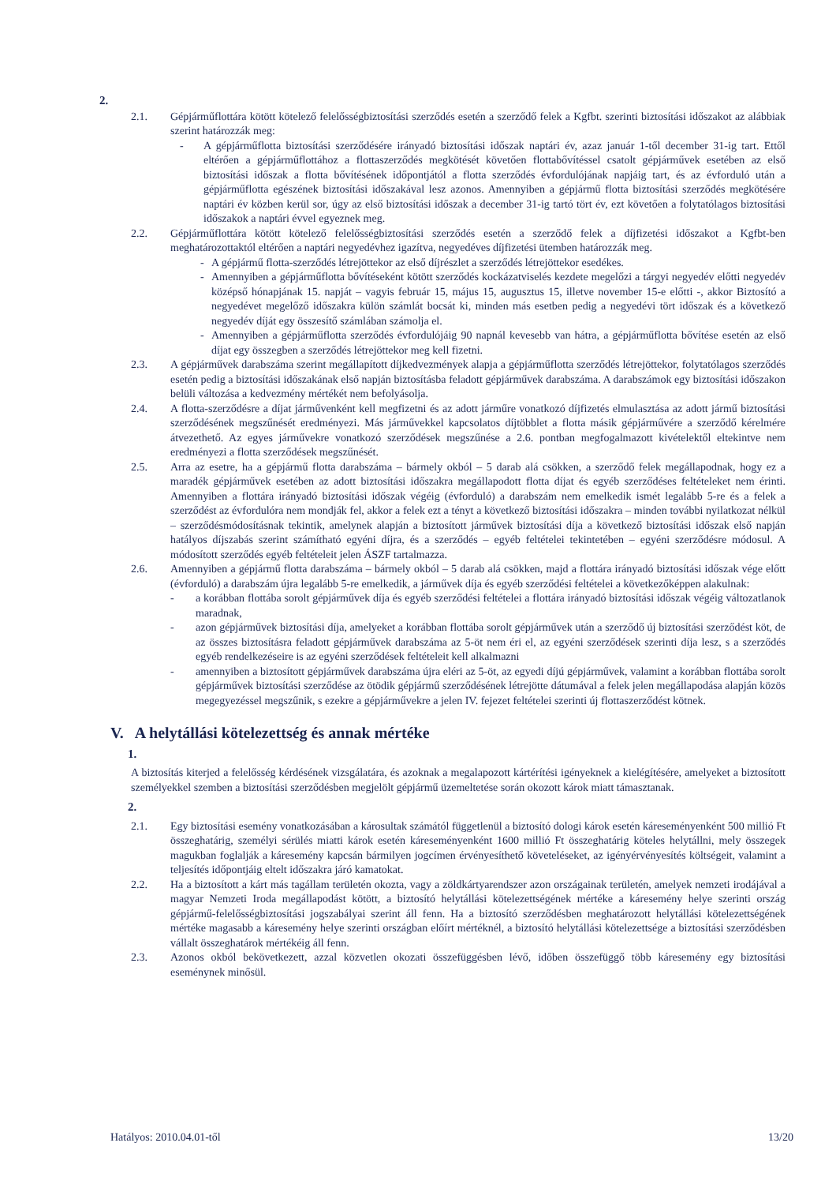2.
2.1. Gépjárműflottára kötött kötelező felelősségbiztosítási szerződés esetén a szerződő felek a Kgfbt. szerinti biztosítási időszakot az alábbiak szerint határozzák meg:
- A gépjárműflotta biztosítási szerződésére irányadó biztosítási időszak naptári év, azaz január 1-től december 31-ig tart. Ettől eltérően a gépjárműflottához a flottaszerződés megkötését követően flottabővítéssel csatolt gépjárművek esetében az első biztosítási időszak a flotta bővítésének időpontjától a flotta szerződés évfordulójának napjáig tart, és az évforduló után a gépjárműflotta egészének biztosítási időszakával lesz azonos. Amennyiben a gépjármű flotta biztosítási szerződés megkötésére naptári év közben kerül sor, úgy az első biztosítási időszak a december 31-ig tartó tört év, ezt követően a folytatólagos biztosítási időszakok a naptári évvel egyeznek meg.
2.2. Gépjárműflottára kötött kötelező felelősségbiztosítási szerződés esetén a szerződő felek a díjfizetési időszakot a Kgfbt-ben meghatározottaktól eltérően a naptári negyedévhez igazítva, negyedéves díjfizetési ütemben határozzák meg.
- A gépjármű flotta-szerződés létrejöttekor az első díjrészlet a szerződés létrejöttekor esedékes.
- Amennyiben a gépjárműflotta bővítéseként kötött szerződés kockázatviselés kezdete megelőzi a tárgyi negyedév előtti negyedév középső hónapjának 15. napját – vagyis február 15, május 15, augusztus 15, illetve november 15-e előtti -, akkor Biztosító a negyedévet megelőző időszakra külön számlát bocsát ki, minden más esetben pedig a negyedévi tört időszak és a következő negyedév díját egy összesítő számlában számolja el.
- Amennyiben a gépjárműflotta szerződés évfordulójáig 90 napnál kevesebb van hátra, a gépjárműflotta bővítése esetén az első díjat egy összegben a szerződés létrejöttekor meg kell fizetni.
2.3. A gépjárművek darabszáma szerint megállapított díjkedvezmények alapja a gépjárműflotta szerződés létrejöttekor, folytatólagos szerződés esetén pedig a biztosítási időszakának első napján biztosításba feladott gépjárművek darabszáma. A darabszámok egy biztosítási időszakon belüli változása a kedvezmény mértékét nem befolyásolja.
2.4. A flotta-szerződésre a díjat járművenként kell megfizetni és az adott járműre vonatkozó díjfizetés elmulasztása az adott jármű biztosítási szerződésének megszűnését eredményezi. Más járművekkel kapcsolatos díjtöbblet a flotta másik gépjárművére a szerződő kérelmére átvezethető. Az egyes járművekre vonatkozó szerződések megszűnése a 2.6. pontban megfogalmazott kivételektől eltekintve nem eredményezi a flotta szerződések megszűnését.
2.5. Arra az esetre, ha a gépjármű flotta darabszáma – bármely okból – 5 darab alá csökken, a szerződő felek megállapodnak, hogy ez a maradék gépjárművek esetében az adott biztosítási időszakra megállapodott flotta díjat és egyéb szerződéses feltételeket nem érinti. Amennyiben a flottára irányadó biztosítási időszak végéig (évforduló) a darabszám nem emelkedik ismét legalább 5-re és a felek a szerződést az évfordulóra nem mondják fel, akkor a felek ezt a tényt a következő biztosítási időszakra – minden további nyilatkozat nélkül – szerződésmódosításnak tekintik, amelynek alapján a biztosított járművek biztosítási díja a következő biztosítási időszak első napján hatályos díjszabás szerint számítható egyéni díjra, és a szerződés – egyéb feltételei tekintetében – egyéni szerződésre módosul. A módosított szerződés egyéb feltételeit jelen ÁSZF tartalmazza.
2.6. Amennyiben a gépjármű flotta darabszáma – bármely okból – 5 darab alá csökken, majd a flottára irányadó biztosítási időszak vége előtt (évforduló) a darabszám újra legalább 5-re emelkedik, a járművek díja és egyéb szerződési feltételei a következőképpen alakulnak:
- a korábban flottába sorolt gépjárművek díja és egyéb szerződési feltételei a flottára irányadó biztosítási időszak végéig változatlanok maradnak,
- azon gépjárművek biztosítási díja, amelyeket a korábban flottába sorolt gépjárművek után a szerződő új biztosítási szerződést köt, de az összes biztosításra feladott gépjárművek darabszáma az 5-öt nem éri el, az egyéni szerződések szerinti díja lesz, s a szerződés egyéb rendelkezéseire is az egyéni szerződések feltételeit kell alkalmazni
- amennyiben a biztosított gépjárművek darabszáma újra eléri az 5-öt, az egyedi díjú gépjárművek, valamint a korábban flottába sorolt gépjárművek biztosítási szerződése az ötödik gépjármű szerződésének létrejötte dátumával a felek jelen megállapodása alapján közös megegyezéssel megszűnik, s ezekre a gépjárművekre a jelen IV. fejezet feltételei szerinti új flottaszerződést kötnek.
V. A helytállási kötelezettség és annak mértéke
1.
A biztosítás kiterjed a felelősség kérdésének vizsgálatára, és azoknak a megalapozott kártérítési igényeknek a kielégítésére, amelyeket a biztosított személyekkel szemben a biztosítási szerződésben megjelölt gépjármű üzemeltetése során okozott károk miatt támasztanak.
2.
2.1. Egy biztosítási esemény vonatkozásában a károsultak számától függetlenül a biztosító dologi károk esetén káreseményenként 500 millió Ft összeghatárig, személyi sérülés miatti károk esetén káreseményenként 1600 millió Ft összeghatárig köteles helytállni, mely összegek magukban foglalják a káresemény kapcsán bármilyen jogcímen érvényesíthető követeléseket, az igényérvényesítés költségeit, valamint a teljesítés időpontjáig eltelt időszakra járó kamatokat.
2.2. Ha a biztosított a kárt más tagállam területén okozta, vagy a zöldkártyarendszer azon országainak területén, amelyek nemzeti irodájával a magyar Nemzeti Iroda megállapodást kötött, a biztosító helytállási kötelezettségének mértéke a káresemény helye szerinti ország gépjármű-felelősségbiztosítási jogszabályai szerint áll fenn. Ha a biztosító szerződésben meghatározott helytállási kötelezettségének mértéke magasabb a káresemény helye szerinti országban előírt mértéknél, a biztosító helytállási kötelezettsége a biztosítási szerződésben vállalt összeghatárok mértékéig áll fenn.
2.3. Azonos okból bekövetkezett, azzal közvetlen okozati összefüggésben lévő, időben összefüggő több káresemény egy biztosítási eseménynek minősül.
Hatályos: 2010.04.01-től 13/20